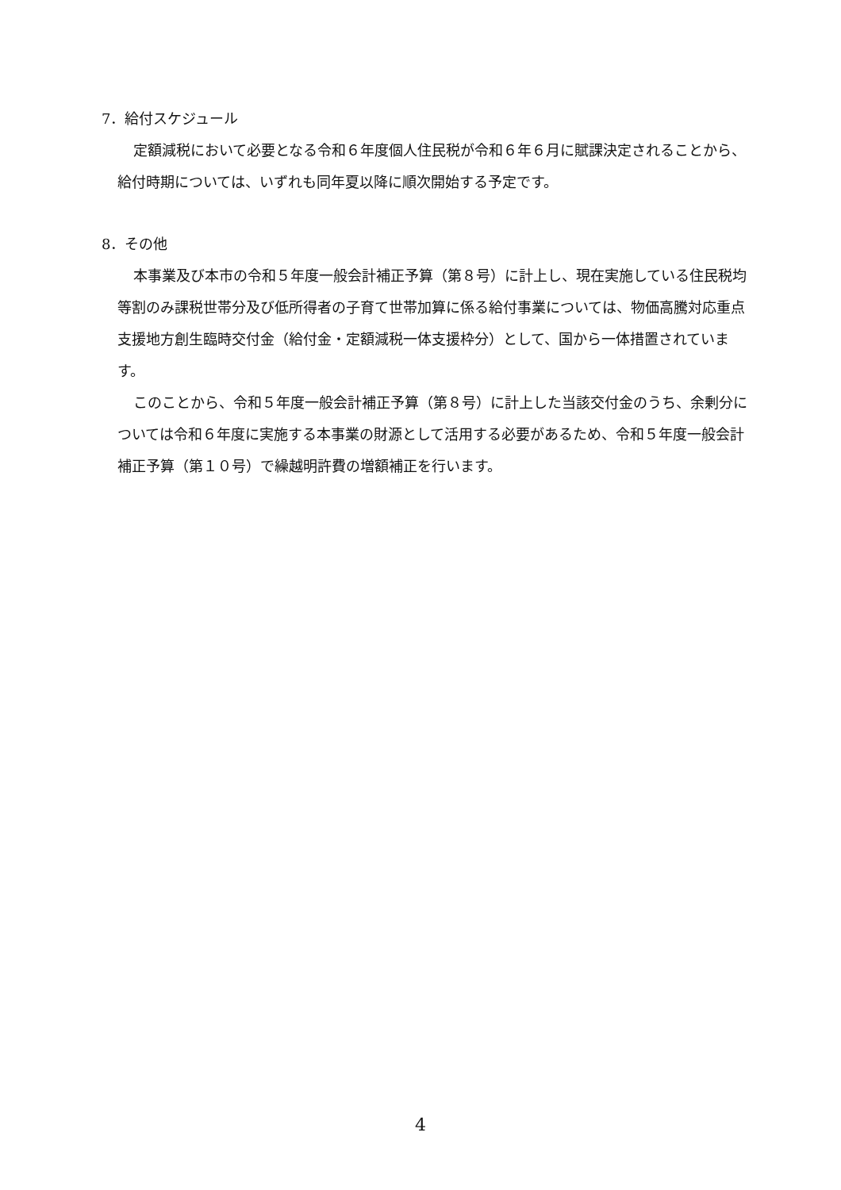7．給付スケジュール
定額減税において必要となる令和６年度個人住民税が令和６年６月に賦課決定されることから、給付時期については、いずれも同年夏以降に順次開始する予定です。
8．その他
本事業及び本市の令和５年度一般会計補正予算（第８号）に計上し、現在実施している住民税均等割のみ課税世帯分及び低所得者の子育て世帯加算に係る給付事業については、物価高騰対応重点支援地方創生臨時交付金（給付金・定額減税一体支援枠分）として、国から一体措置されています。
このことから、令和５年度一般会計補正予算（第８号）に計上した当該交付金のうち、余剰分については令和６年度に実施する本事業の財源として活用する必要があるため、令和５年度一般会計補正予算（第１０号）で繰越明許費の増額補正を行います。
4